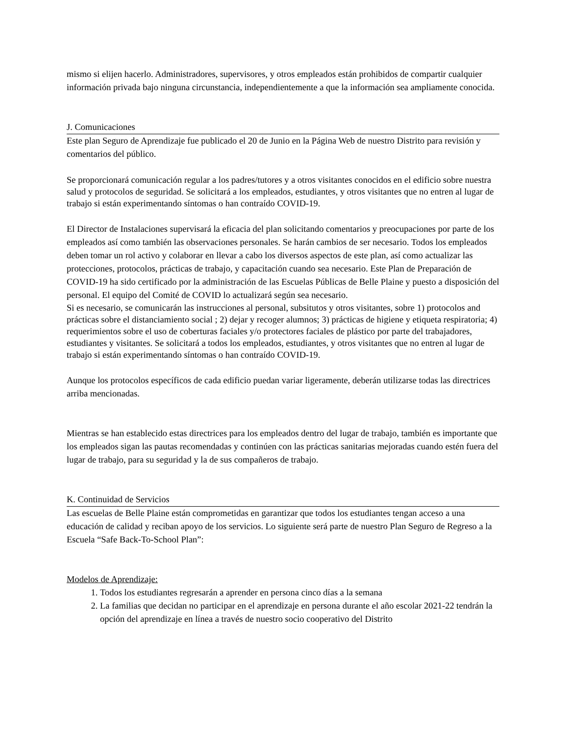mismo si elijen hacerlo. Administradores, supervisores, y otros empleados están prohibidos de compartir cualquier información privada bajo ninguna circunstancia, independientemente a que la información sea ampliamente conocida.
J. Comunicaciones
Este plan Seguro de Aprendizaje fue publicado el 20 de Junio en la Página Web de nuestro Distrito para revisión y comentarios del público.
Se proporcionará comunicación regular a los padres/tutores y a otros visitantes conocidos en el edificio sobre nuestra salud y protocolos de seguridad. Se solicitará a los empleados, estudiantes, y otros visitantes que no entren al lugar de trabajo si están experimentando síntomas o han contraído COVID-19.
El Director de Instalaciones supervisará la eficacia del plan solicitando comentarios y preocupaciones por parte de los empleados así como también las observaciones personales. Se harán cambios de ser necesario. Todos los empleados deben tomar un rol activo y colaborar en llevar a cabo los diversos aspectos de este plan, así como actualizar las protecciones, protocolos, prácticas de trabajo, y capacitación cuando sea necesario. Este Plan de Preparación de COVID-19 ha sido certificado por la administración de las Escuelas Públicas de Belle Plaine y puesto a disposición del personal. El equipo del Comité de COVID lo actualizará según sea necesario.
Si es necesario, se comunicarán las instrucciones al personal, subsitutos y otros visitantes, sobre 1) protocolos and prácticas sobre el distanciamiento social ; 2) dejar y recoger alumnos; 3) prácticas de higiene y etiqueta respiratoria; 4) requerimientos sobre el uso de coberturas faciales y/o protectores faciales de plástico por parte del trabajadores, estudiantes y visitantes. Se solicitará a todos los empleados, estudiantes, y otros visitantes que no entren al lugar de trabajo si están experimentando síntomas o han contraído COVID-19.
Aunque los protocolos específicos de cada edificio puedan variar ligeramente, deberán utilizarse todas las directrices arriba mencionadas.
Mientras se han establecido estas directrices para los empleados dentro del lugar de trabajo, también es importante que los empleados sigan las pautas recomendadas y continúen con las prácticas sanitarias mejoradas cuando estén fuera del lugar de trabajo, para su seguridad y la de sus compañeros de trabajo.
K. Continuidad de Servicios
Las escuelas de Belle Plaine están comprometidas en garantizar que todos los estudiantes tengan acceso a una educación de calidad y reciban apoyo de los servicios. Lo siguiente será parte de nuestro Plan Seguro de Regreso a la Escuela “Safe Back-To-School Plan”:
Modelos de Aprendizaje:
1. Todos los estudiantes regresarán a aprender en persona cinco días a la semana
2. La familias que decidan no participar en el aprendizaje en persona durante el año escolar 2021-22 tendrán la opción del aprendizaje en línea a través de nuestro socio cooperativo del Distrito